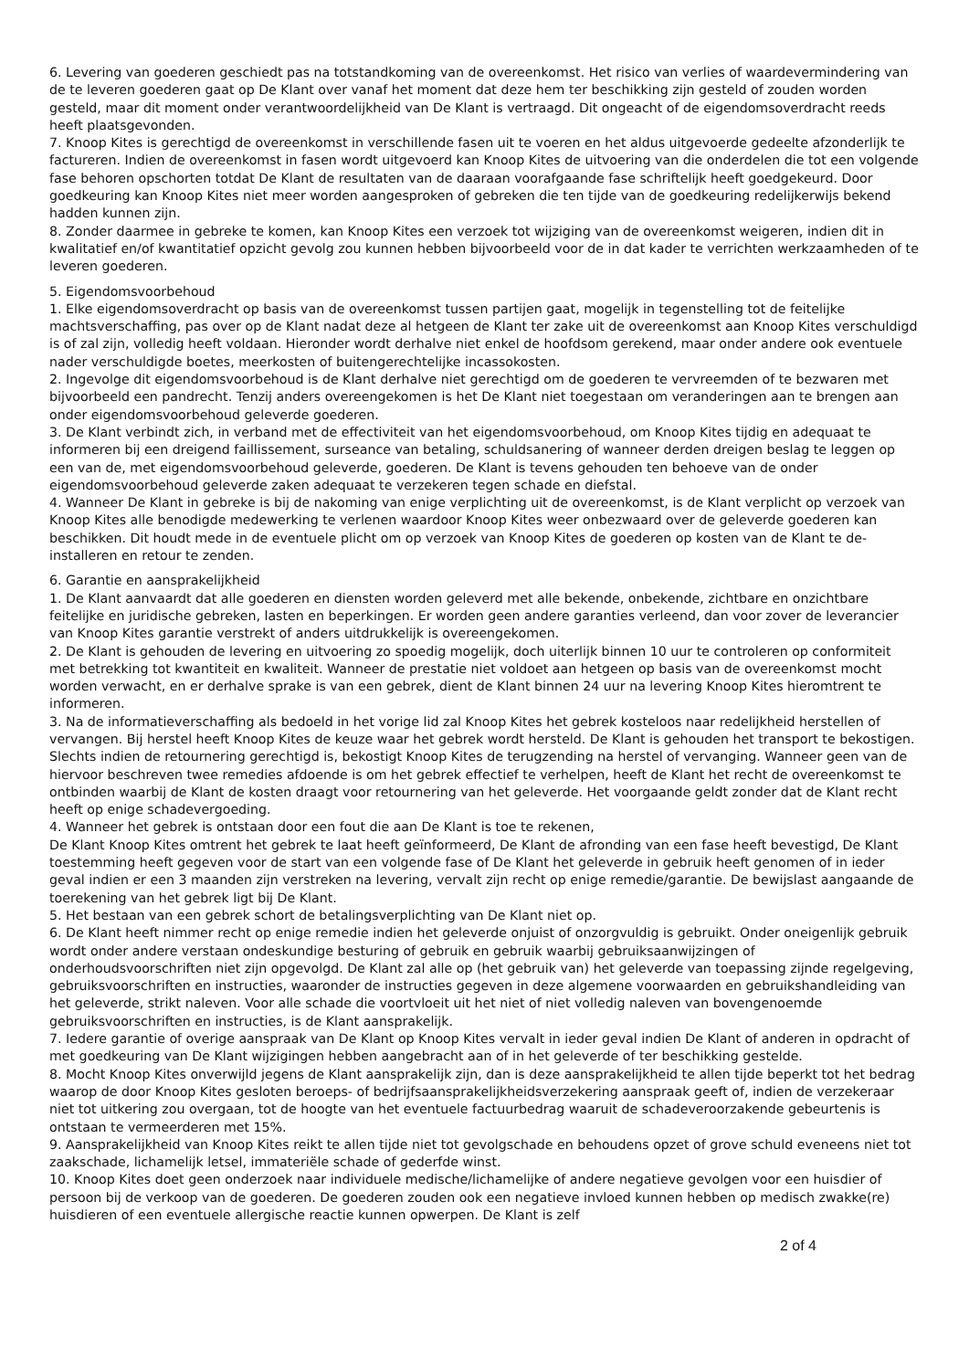6. Levering van goederen geschiedt pas na totstandkoming van de overeenkomst. Het risico van verlies of waardevermindering van de te leveren goederen gaat op De Klant over vanaf het moment dat deze hem ter beschikking zijn gesteld of zouden worden gesteld, maar dit moment onder verantwoordelijkheid van De Klant is vertraagd. Dit ongeacht of de eigendomsoverdracht reeds heeft plaatsgevonden.
7. Knoop Kites is gerechtigd de overeenkomst in verschillende fasen uit te voeren en het aldus uitgevoerde gedeelte afzonderlijk te factureren. Indien de overeenkomst in fasen wordt uitgevoerd kan Knoop Kites de uitvoering van die onderdelen die tot een volgende fase behoren opschorten totdat De Klant de resultaten van de daaraan voorafgaande fase schriftelijk heeft goedgekeurd. Door goedkeuring kan Knoop Kites niet meer worden aangesproken of gebreken die ten tijde van de goedkeuring redelijkerwijs bekend hadden kunnen zijn.
8. Zonder daarmee in gebreke te komen, kan Knoop Kites een verzoek tot wijziging van de overeenkomst weigeren, indien dit in kwalitatief en/of kwantitatief opzicht gevolg zou kunnen hebben bijvoorbeeld voor de in dat kader te verrichten werkzaamheden of te leveren goederen.
5. Eigendomsvoorbehoud
1. Elke eigendomsoverdracht op basis van de overeenkomst tussen partijen gaat, mogelijk in tegenstelling tot de feitelijke machtsverschaffing, pas over op de Klant nadat deze al hetgeen de Klant ter zake uit de overeenkomst aan Knoop Kites verschuldigd is of zal zijn, volledig heeft voldaan. Hieronder wordt derhalve niet enkel de hoofdsom gerekend, maar onder andere ook eventuele nader verschuldigde boetes, meerkosten of buitengerechtelijke incassokosten.
2. Ingevolge dit eigendomsvoorbehoud is de Klant derhalve niet gerechtigd om de goederen te vervreemden of te bezwaren met bijvoorbeeld een pandrecht. Tenzij anders overeengekomen is het De Klant niet toegestaan om veranderingen aan te brengen aan onder eigendomsvoorbehoud geleverde goederen.
3. De Klant verbindt zich, in verband met de effectiviteit van het eigendomsvoorbehoud, om Knoop Kites tijdig en adequaat te informeren bij een dreigend faillissement, surseance van betaling, schuldsanering of wanneer derden dreigen beslag te leggen op een van de, met eigendomsvoorbehoud geleverde, goederen. De Klant is tevens gehouden ten behoeve van de onder eigendomsvoorbehoud geleverde zaken adequaat te verzekeren tegen schade en diefstal.
4. Wanneer De Klant in gebreke is bij de nakoming van enige verplichting uit de overeenkomst, is de Klant verplicht op verzoek van Knoop Kites alle benodigde medewerking te verlenen waardoor Knoop Kites weer onbezwaard over de geleverde goederen kan beschikken. Dit houdt mede in de eventuele plicht om op verzoek van Knoop Kites de goederen op kosten van de Klant te de-installeren en retour te zenden.
6. Garantie en aansprakelijkheid
1. De Klant aanvaardt dat alle goederen en diensten worden geleverd met alle bekende, onbekende, zichtbare en onzichtbare feitelijke en juridische gebreken, lasten en beperkingen. Er worden geen andere garanties verleend, dan voor zover de leverancier van Knoop Kites garantie verstrekt of anders uitdrukkelijk is overeengekomen.
2. De Klant is gehouden de levering en uitvoering zo spoedig mogelijk, doch uiterlijk binnen 10 uur te controleren op conformiteit met betrekking tot kwantiteit en kwaliteit. Wanneer de prestatie niet voldoet aan hetgeen op basis van de overeenkomst mocht worden verwacht, en er derhalve sprake is van een gebrek, dient de Klant binnen 24 uur na levering Knoop Kites hieromtrent te informeren.
3. Na de informatieverschaffing als bedoeld in het vorige lid zal Knoop Kites het gebrek kosteloos naar redelijkheid herstellen of vervangen. Bij herstel heeft Knoop Kites de keuze waar het gebrek wordt hersteld. De Klant is gehouden het transport te bekostigen. Slechts indien de retournering gerechtigd is, bekostigt Knoop Kites de terugzending na herstel of vervanging. Wanneer geen van de hiervoor beschreven twee remedies afdoende is om het gebrek effectief te verhelpen, heeft de Klant het recht de overeenkomst te ontbinden waarbij de Klant de kosten draagt voor retournering van het geleverde. Het voorgaande geldt zonder dat de Klant recht heeft op enige schadevergoeding.
4. Wanneer het gebrek is ontstaan door een fout die aan De Klant is toe te rekenen,
De Klant Knoop Kites omtrent het gebrek te laat heeft geïnformeerd, De Klant de afronding van een fase heeft bevestigd, De Klant toestemming heeft gegeven voor de start van een volgende fase of De Klant het geleverde in gebruik heeft genomen of in ieder geval indien er een 3 maanden zijn verstreken na levering, vervalt zijn recht op enige remedie/garantie. De bewijslast aangaande de toerekening van het gebrek ligt bij De Klant.
5. Het bestaan van een gebrek schort de betalingsverplichting van De Klant niet op.
6. De Klant heeft nimmer recht op enige remedie indien het geleverde onjuist of onzorgvuldig is gebruikt. Onder oneigenlijk gebruik wordt onder andere verstaan ondeskundige besturing of gebruik en gebruik waarbij gebruiksaanwijzingen of onderhoudsvoorschriften niet zijn opgevolgd. De Klant zal alle op (het gebruik van) het geleverde van toepassing zijnde regelgeving, gebruiksvoorschriften en instructies, waaronder de instructies gegeven in deze algemene voorwaarden en gebruikshandleiding van het geleverde, strikt naleven. Voor alle schade die voortvloeit uit het niet of niet volledig naleven van bovengenoemde gebruiksvoorschriften en instructies, is de Klant aansprakelijk.
7. Iedere garantie of overige aanspraak van De Klant op Knoop Kites vervalt in ieder geval indien De Klant of anderen in opdracht of met goedkeuring van De Klant wijzigingen hebben aangebracht aan of in het geleverde of ter beschikking gestelde.
8. Mocht Knoop Kites onverwijld jegens de Klant aansprakelijk zijn, dan is deze aansprakelijkheid te allen tijde beperkt tot het bedrag waarop de door Knoop Kites gesloten beroeps- of bedrijfsaansprakelijkheidsverzekering aanspraak geeft of, indien de verzekeraar niet tot uitkering zou overgaan, tot de hoogte van het eventuele factuurbedrag waaruit de schadeveroorzakende gebeurtenis is ontstaan te vermeerderen met 15%.
9. Aansprakelijkheid van Knoop Kites reikt te allen tijde niet tot gevolgschade en behoudens opzet of grove schuld eveneens niet tot zaakschade, lichamelijk letsel, immateriële schade of gederfde winst.
10. Knoop Kites doet geen onderzoek naar individuele medische/lichamelijke of andere negatieve gevolgen voor een huisdier of persoon bij de verkoop van de goederen. De goederen zouden ook een negatieve invloed kunnen hebben op medisch zwakke(re) huisdieren of een eventuele allergische reactie kunnen opwerpen. De Klant is zelf
2 of 4